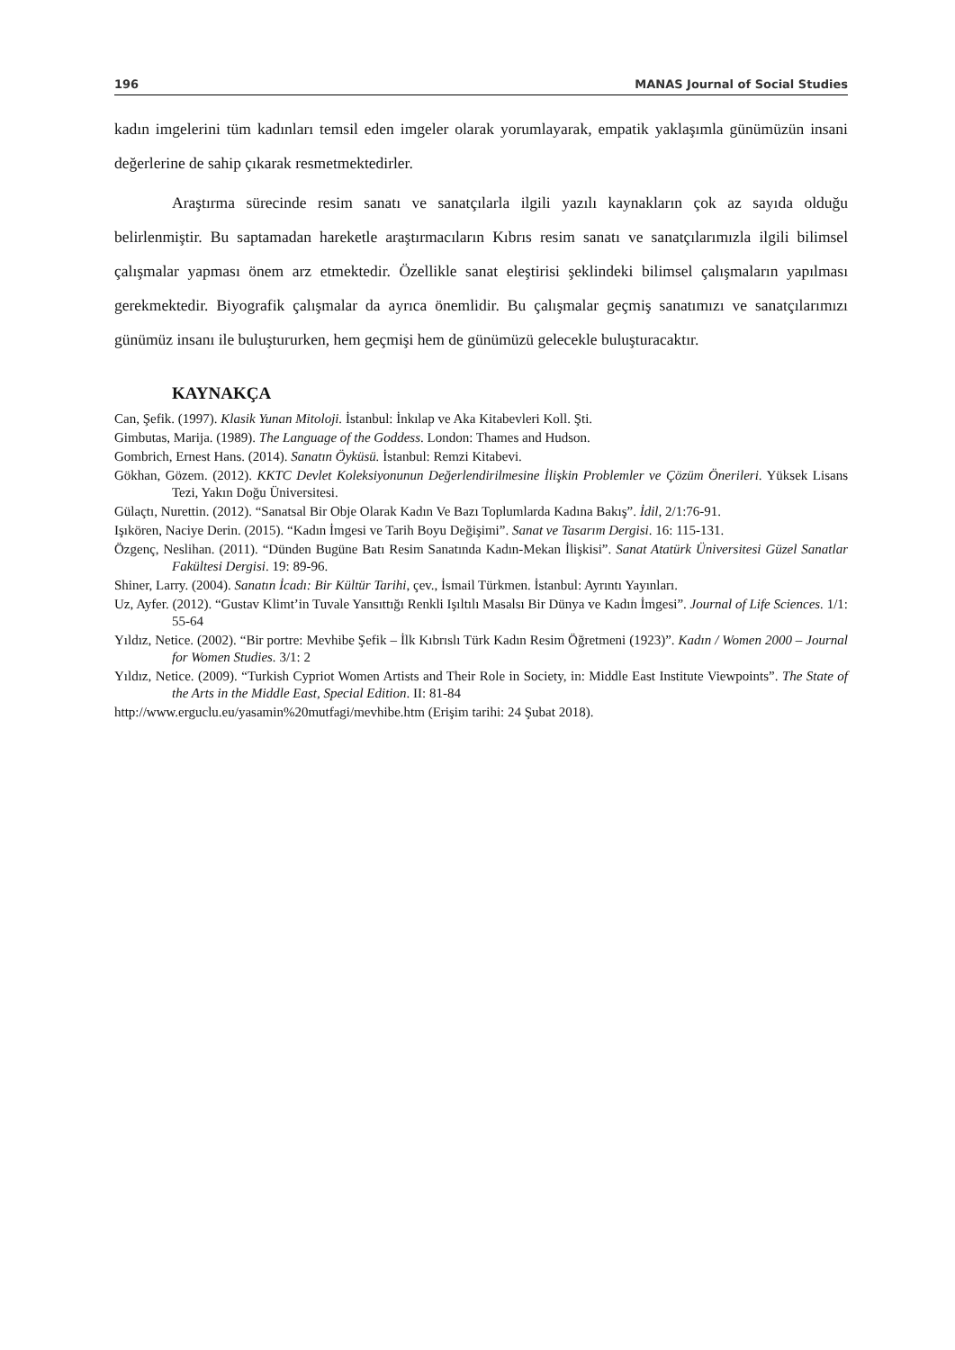196 MANAS Journal of Social Studies
kadın imgelerini tüm kadınları temsil eden imgeler olarak yorumlayarak, empatik yaklaşımla günümüzün insani değerlerine de sahip çıkarak resmetmektedirler.
Araştırma sürecinde resim sanatı ve sanatçılarla ilgili yazılı kaynakların çok az sayıda olduğu belirlenmiştir. Bu saptamadan hareketle araştırmacıların Kıbrıs resim sanatı ve sanatçılarımızla ilgili bilimsel çalışmalar yapması önem arz etmektedir. Özellikle sanat eleştirisi şeklindeki bilimsel çalışmaların yapılması gerekmektedir. Biyografik çalışmalar da ayrıca önemlidir. Bu çalışmalar geçmiş sanatımızı ve sanatçılarımızı günümüz insanı ile buluştururken, hem geçmişi hem de günümüzü gelecekle buluşturacaktır.
KAYNAKÇA
Can, Şefik. (1997). Klasik Yunan Mitoloji. İstanbul: İnkılap ve Aka Kitabevleri Koll. Şti.
Gimbutas, Marija. (1989). The Language of the Goddess. London: Thames and Hudson.
Gombrich, Ernest Hans. (2014). Sanatın Öyküsü. İstanbul: Remzi Kitabevi.
Gökhan, Gözem. (2012). KKTC Devlet Koleksiyonunun Değerlendirilmesine İlişkin Problemler ve Çözüm Önerileri. Yüksek Lisans Tezi, Yakın Doğu Üniversitesi.
Gülaçtı, Nurettin. (2012). “Sanatsal Bir Obje Olarak Kadın Ve Bazı Toplumlarda Kadına Bakış”. İdil, 2/1:76-91.
Işıkören, Naciye Derin. (2015). “Kadın İmgesi ve Tarih Boyu Değişimi”. Sanat ve Tasarım Dergisi. 16: 115-131.
Özgenç, Neslihan. (2011). “Dünden Bugüne Batı Resim Sanatında Kadın-Mekan İlişkisi”. Sanat Atatürk Üniversitesi Güzel Sanatlar Fakültesi Dergisi. 19: 89-96.
Shiner, Larry. (2004). Sanatın İcadı: Bir Kültür Tarihi, çev., İsmail Türkmen. İstanbul: Ayrıntı Yayınları.
Uz, Ayfer. (2012). “Gustav Klimt’in Tuvale Yansıttığı Renkli Işıltılı Masalsı Bir Dünya ve Kadın İmgesi”. Journal of Life Sciences. 1/1: 55-64
Yıldız, Netice. (2002). “Bir portre: Mevhibe Şefik – İlk Kıbrıslı Türk Kadın Resim Öğretmeni (1923)”. Kadın / Women 2000 – Journal for Women Studies. 3/1: 2
Yıldız, Netice. (2009). “Turkish Cypriot Women Artists and Their Role in Society, in: Middle East Institute Viewpoints”. The State of the Arts in the Middle East, Special Edition. II: 81-84
http://www.erguclu.eu/yasamin%20mutfagi/mevhibe.htm (Erişim tarihi: 24 Şubat 2018).